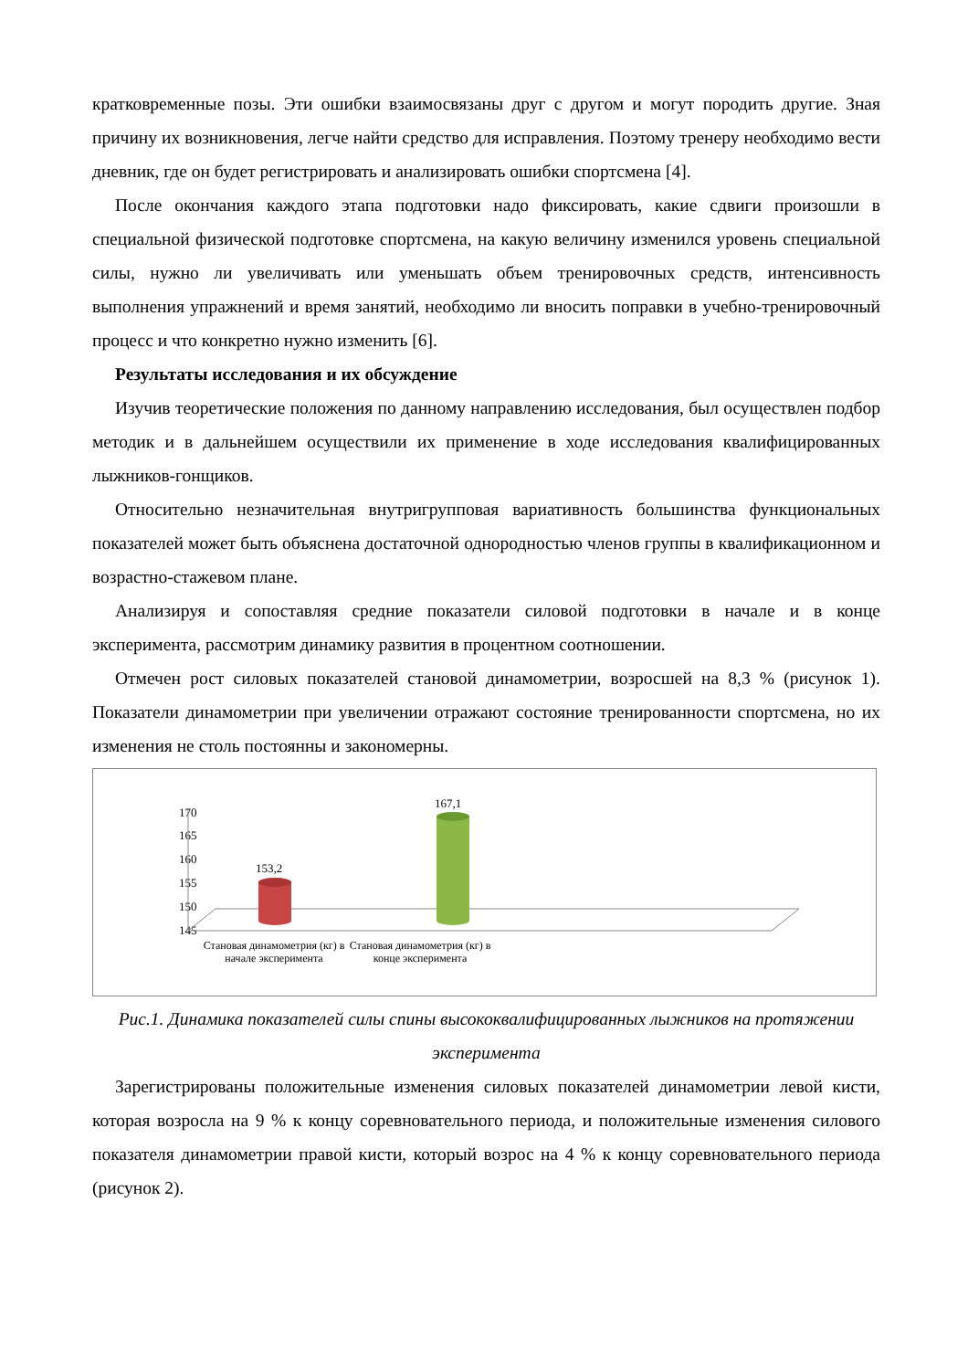кратковременные позы. Эти ошибки взаимосвязаны друг с другом и могут породить другие. Зная причину их возникновения, легче найти средство для исправления. Поэтому тренеру необходимо вести дневник, где он будет регистрировать и анализировать ошибки спортсмена [4].
После окончания каждого этапа подготовки надо фиксировать, какие сдвиги произошли в специальной физической подготовке спортсмена, на какую величину изменился уровень специальной силы, нужно ли увеличивать или уменьшать объем тренировочных средств, интенсивность выполнения упражнений и время занятий, необходимо ли вносить поправки в учебно-тренировочный процесс и что конкретно нужно изменить [6].
Результаты исследования и их обсуждение
Изучив теоретические положения по данному направлению исследования, был осуществлен подбор методик и в дальнейшем осуществили их применение в ходе исследования квалифицированных лыжников-гонщиков.
Относительно незначительная внутригрупповая вариативность большинства функциональных показателей может быть объяснена достаточной однородностью членов группы в квалификационном и возрастно-стажевом плане.
Анализируя и сопоставляя средние показатели силовой подготовки в начале и в конце эксперимента, рассмотрим динамику развития в процентном соотношении.
Отмечен рост силовых показателей становой динамометрии, возросшей на 8,3 % (рисунок 1). Показатели динамометрии при увеличении отражают состояние тренированности спортсмена, но их изменения не столь постоянны и закономерны.
170
165
160
155
150
145
153,2
167,1
Становая динамометрия (кг) в начале эксперимента
Становая динамометрия (кг) в конце эксперимента
Рис.1. Динамика показателей силы спины высококвалифицированных лыжников на протяжении эксперимента
Зарегистрированы положительные изменения силовых показателей динамометрии левой кисти, которая возросла на 9 % к концу соревновательного периода, и положительные изменения силового показателя динамометрии правой кисти, который возрос на 4 % к концу соревновательного периода (рисунок 2).